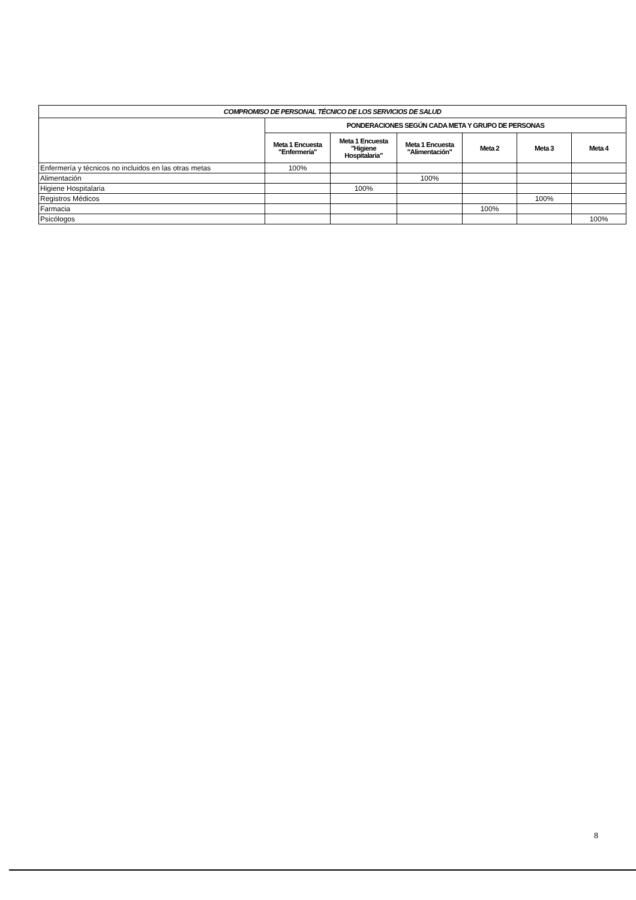| COMPROMISO DE PERSONAL TÉCNICO DE LOS SERVICIOS DE SALUD | | | | | | |
| --- | --- | --- | --- | --- | --- | --- |
| | PONDERACIONES SEGÚN CADA META Y GRUPO DE PERSONAS | | | | | |
| | Meta 1 Encuesta "Enfermería" | Meta 1 Encuesta "Higiene Hospitalaria" | Meta 1 Encuesta "Alimentación" | Meta 2 | Meta 3 | Meta 4 |
| Enfermería y técnicos no incluidos en las otras metas | 100% | | | | | |
| Alimentación | | | 100% | | | |
| Higiene Hospitalaria | | 100% | | | | |
| Registros Médicos | | | | | 100% | |
| Farmacia | | | | 100% | | |
| Psicólogos | | | | | | 100% |
8